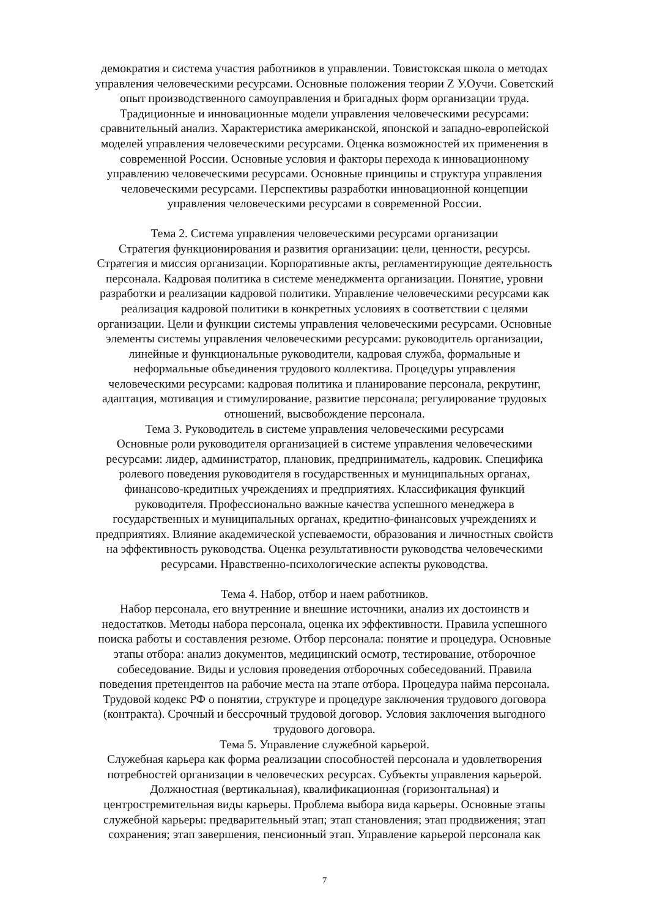демократия и система участия работников в управлении. Товистокская школа о методах управления человеческими ресурсами. Основные положения теории Z У.Оучи. Советский опыт производственного самоуправления и бригадных форм организации труда. Традиционные и инновационные модели управления человеческими ресурсами: сравнительный анализ. Характеристика американской, японской и западно-европейской моделей управления человеческими ресурсами. Оценка возможностей их применения в современной России. Основные условия и факторы перехода к инновационному управлению человеческими ресурсами. Основные принципы и структура управления человеческими ресурсами. Перспективы разработки инновационной концепции управления человеческими ресурсами в современной России.
Тема 2. Система управления человеческими ресурсами организации
Стратегия функционирования и развития организации: цели, ценности, ресурсы. Стратегия и миссия организации. Корпоративные акты, регламентирующие деятельность персонала. Кадровая политика в системе менеджмента организации. Понятие, уровни разработки и реализации кадровой политики. Управление человеческими ресурсами как реализация кадровой политики в конкретных условиях в соответствии с целями организации. Цели и функции системы управления человеческими ресурсами. Основные элементы системы управления человеческими ресурсами: руководитель организации, линейные и функциональные руководители, кадровая служба, формальные и неформальные объединения трудового коллектива. Процедуры управления человеческими ресурсами: кадровая политика и планирование персонала, рекрутинг, адаптация, мотивация и стимулирование, развитие персонала; регулирование трудовых отношений, высвобождение персонала.
Тема 3. Руководитель в системе управления человеческими ресурсами
Основные роли руководителя организацией в системе управления человеческими ресурсами: лидер, администратор, плановик, предприниматель, кадровик. Специфика ролевого поведения руководителя в государственных и муниципальных органах, финансово-кредитных учреждениях и предприятиях. Классификация функций руководителя. Профессионально важные качества успешного менеджера в государственных и муниципальных органах, кредитно-финансовых учреждениях и предприятиях. Влияние академической успеваемости, образования и личностных свойств на эффективность руководства. Оценка результативности руководства человеческими ресурсами. Нравственно-психологические аспекты руководства.
Тема 4. Набор, отбор и наем работников.
Набор персонала, его внутренние и внешние источники, анализ их достоинств и недостатков. Методы набора персонала, оценка их эффективности. Правила успешного поиска работы и составления резюме. Отбор персонала: понятие и процедура. Основные этапы отбора: анализ документов, медицинский осмотр, тестирование, отборочное собеседование. Виды и условия проведения отборочных собеседований. Правила поведения претендентов на рабочие места на этапе отбора. Процедура найма персонала. Трудовой кодекс РФ о понятии, структуре и процедуре заключения трудового договора (контракта). Срочный и бессрочный трудовой договор. Условия заключения выгодного трудового договора.
Тема 5. Управление служебной карьерой.
Служебная карьера как форма реализации способностей персонала и удовлетворения потребностей организации в человеческих ресурсах. Субъекты управления карьерой. Должностная (вертикальная), квалификационная (горизонтальная) и центростремительная виды карьеры. Проблема выбора вида карьеры. Основные этапы служебной карьеры: предварительный этап; этап становления; этап продвижения; этап сохранения; этап завершения, пенсионный этап. Управление карьерой персонала как
7